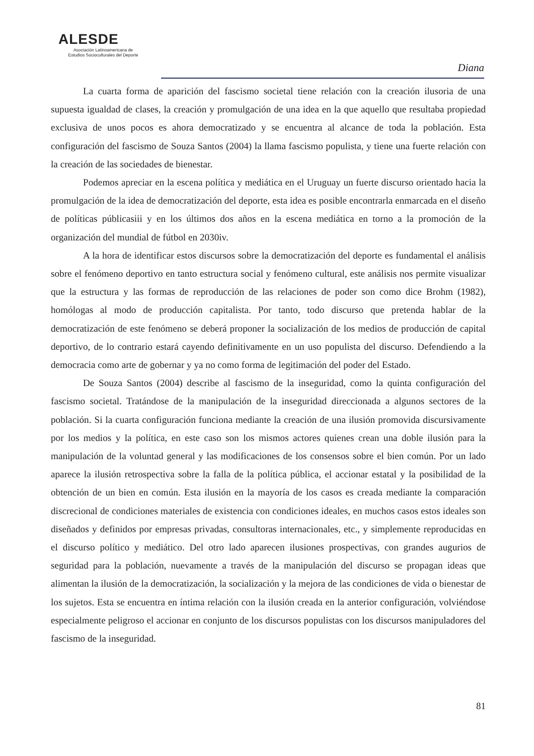ALESDE
Asociación Latinoamericana de
Estudios Socioculturales del Deporte
Diana
La cuarta forma de aparición del fascismo societal tiene relación con la creación ilusoria de una supuesta igualdad de clases, la creación y promulgación de una idea en la que aquello que resultaba propiedad exclusiva de unos pocos es ahora democratizado y se encuentra al alcance de toda la población. Esta configuración del fascismo de Souza Santos (2004) la llama fascismo populista, y tiene una fuerte relación con la creación de las sociedades de bienestar.
Podemos apreciar en la escena política y mediática en el Uruguay un fuerte discurso orientado hacia la promulgación de la idea de democratización del deporte, esta idea es posible encontrarla enmarcada en el diseño de políticas públicasiii y en los últimos dos años en la escena mediática en torno a la promoción de la organización del mundial de fútbol en 2030iv.
A la hora de identificar estos discursos sobre la democratización del deporte es fundamental el análisis sobre el fenómeno deportivo en tanto estructura social y fenómeno cultural, este análisis nos permite visualizar que la estructura y las formas de reproducción de las relaciones de poder son como dice Brohm (1982), homólogas al modo de producción capitalista. Por tanto, todo discurso que pretenda hablar de la democratización de este fenómeno se deberá proponer la socialización de los medios de producción de capital deportivo, de lo contrario estará cayendo definitivamente en un uso populista del discurso. Defendiendo a la democracia como arte de gobernar y ya no como forma de legitimación del poder del Estado.
De Souza Santos (2004) describe al fascismo de la inseguridad, como la quinta configuración del fascismo societal. Tratándose de la manipulación de la inseguridad direccionada a algunos sectores de la población. Si la cuarta configuración funciona mediante la creación de una ilusión promovida discursivamente por los medios y la política, en este caso son los mismos actores quienes crean una doble ilusión para la manipulación de la voluntad general y las modificaciones de los consensos sobre el bien común. Por un lado aparece la ilusión retrospectiva sobre la falla de la política pública, el accionar estatal y la posibilidad de la obtención de un bien en común. Esta ilusión en la mayoría de los casos es creada mediante la comparación discrecional de condiciones materiales de existencia con condiciones ideales, en muchos casos estos ideales son diseñados y definidos por empresas privadas, consultoras internacionales, etc., y simplemente reproducidas en el discurso político y mediático. Del otro lado aparecen ilusiones prospectivas, con grandes augurios de seguridad para la población, nuevamente a través de la manipulación del discurso se propagan ideas que alimentan la ilusión de la democratización, la socialización y la mejora de las condiciones de vida o bienestar de los sujetos. Esta se encuentra en íntima relación con la ilusión creada en la anterior configuración, volviéndose especialmente peligroso el accionar en conjunto de los discursos populistas con los discursos manipuladores del fascismo de la inseguridad.
81